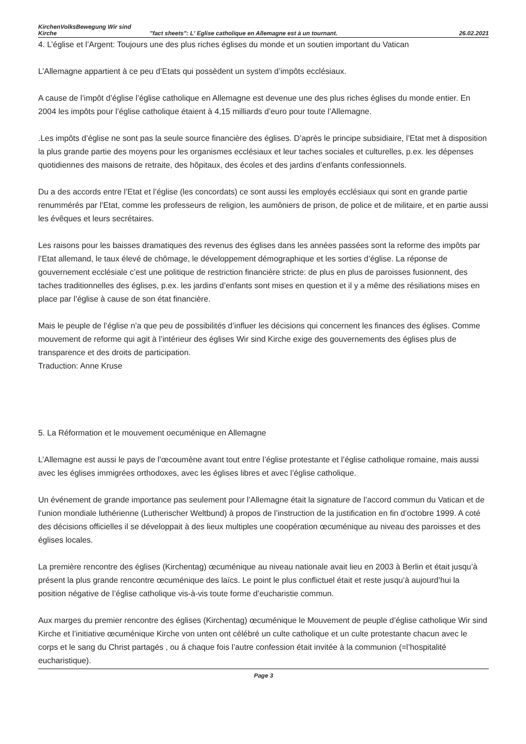KirchenVolksBewegung Wir sind Kirche
"fact sheets": L' Eglise catholique en Allemagne est à un tournant.
26.02.2021
4. L’église et l’Argent: Toujours une des plus riches églises du monde et un soutien important du Vatican
L’Allemagne appartient à ce peu d’Etats qui possèdent un system d’impôts ecclésiaux.
A cause de l’impôt d’église l’église catholique en Allemagne est devenue une des plus riches églises du monde entier. En 2004 les impôts pour l’église catholique étaient à 4,15 milliards d’euro pour toute l’Allemagne.
.Les impôts d’église ne sont pas la seule source financière des églises. D’après le principe subsidiaire, l’Etat met à disposition la plus grande partie des moyens pour les organismes ecclésiaux et leur taches sociales et culturelles, p.ex. les dépenses quotidiennes des maisons de retraite, des hôpitaux, des écoles et des jardins d’enfants confessionnels.
Du a des accords entre l’Etat et l’église (les concordats) ce sont aussi les employés ecclésiaux qui sont en grande partie renummérés par l’Etat, comme les professeurs de religion, les aumôniers de prison, de police et de militaire, et en partie aussi les évêques et leurs secrétaires.
Les raisons pour les baisses dramatiques des revenus des églises dans les années passées sont la reforme des impôts par l’Etat allemand, le taux élevé de chômage, le développement démographique et les sorties d’église. La réponse de gouvernement ecclésiale c’est une politique de restriction financière stricte: de plus en plus de paroisses fusionnent, des taches traditionnelles des églises, p.ex. les jardins d’enfants sont mises en question et il y a même des résiliations mises en place par l’église à cause de son état financière.
Mais le peuple de l’église n’a que peu de possibilités d’influer les décisions qui concernent les finances des églises. Comme mouvement de reforme qui agit à l’intérieur des églises Wir sind Kirche exige des gouvernements des églises plus de transparence et des droits de participation.
Traduction: Anne Kruse
5. La Réformation et le mouvement oecuménique en Allemagne
L’Allemagne est aussi le pays de l’œcoumène avant tout entre l’église protestante et l’église catholique romaine, mais aussi avec les églises immigrées orthodoxes, avec les églises libres et avec l’église catholique.
Un événement de grande importance pas seulement pour l’Allemagne était la signature de l’accord commun du Vatican et de l’union mondiale luthérienne (Lutherischer Weltbund) à propos de l’instruction de la justification en fin d’octobre 1999. A coté des décisions officielles il se développait à des lieux multiples une coopération œcuménique au niveau des paroisses et des églises locales.
La première rencontre des églises (Kirchentag) œcuménique au niveau nationale avait lieu en 2003 à Berlin et était jusqu’à présent la plus grande rencontre œcuménique des laïcs. Le point le plus conflictuel était et reste jusqu’à aujourd’hui la position négative de l’église catholique vis-à-vis toute forme d’eucharistie commun.
Aux marges du premier rencontre des églises (Kirchentag) œcuménique le Mouvement de peuple d’église catholique Wir sind Kirche et l’initiative œcuménique Kirche von unten ont célébré un culte catholique et un culte protestante chacun avec le corps et le sang du Christ partagés , ou á chaque fois l’autre confession était invitée à la communion (=l’hospitalité eucharistique).
Page 3